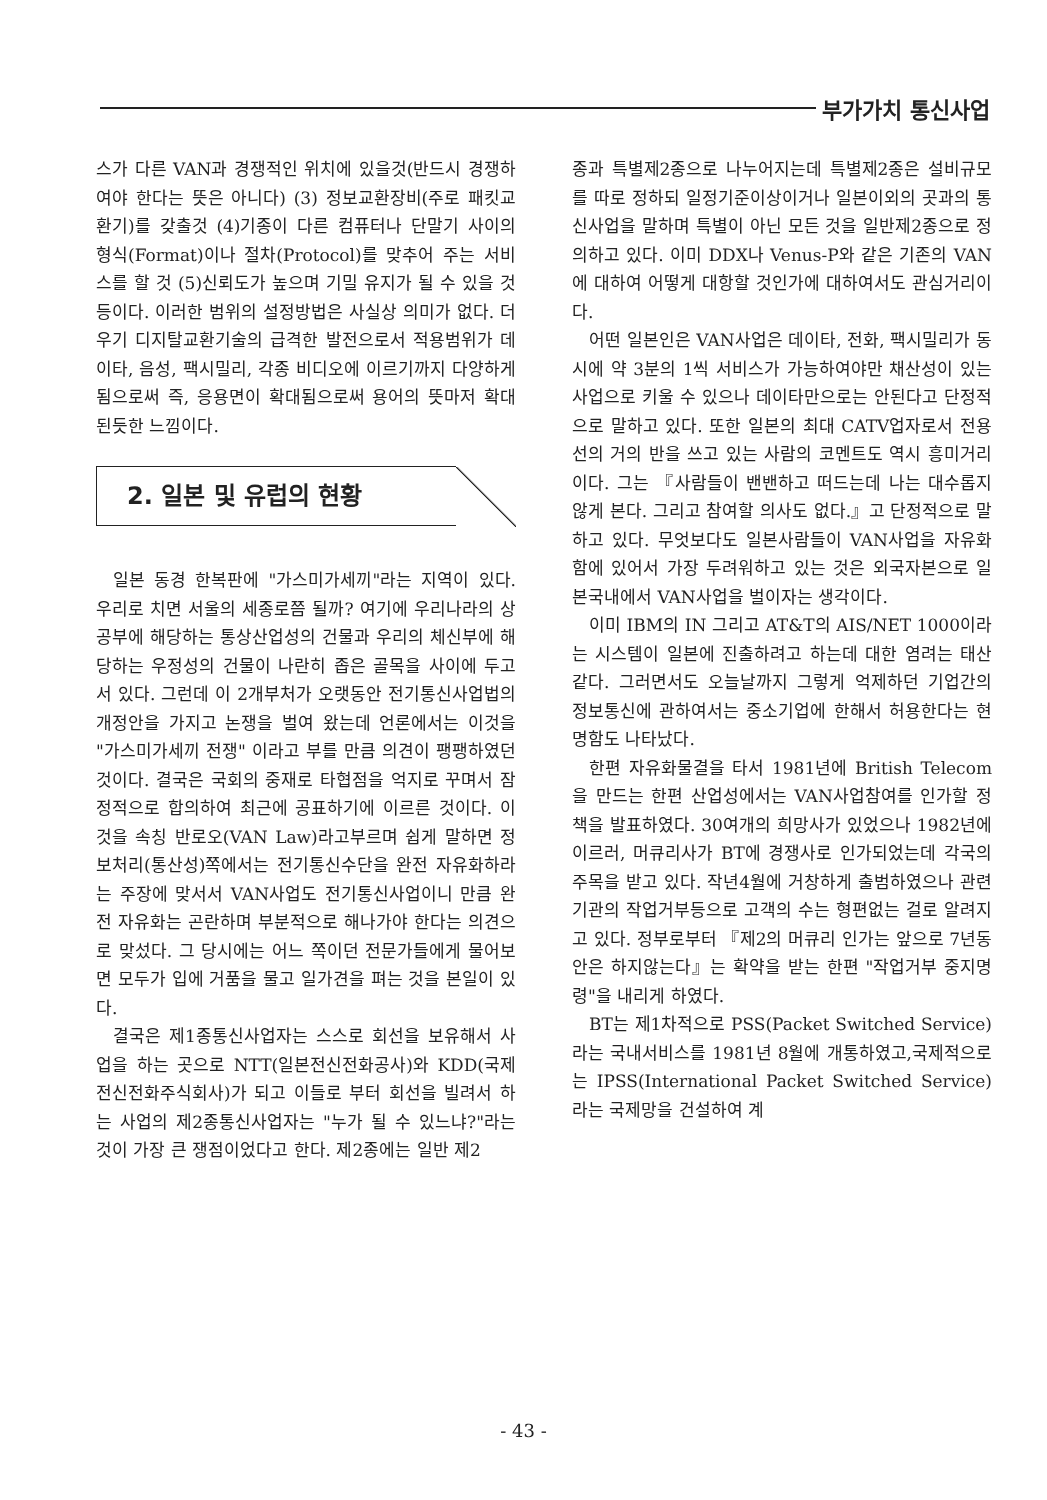부가가치 통신사업
스가 다른 VAN과 경쟁적인 위치에 있을것(반드시 경쟁하여야 한다는 뜻은 아니다) (3) 정보교환장비(주로 패킷교환기)를 갖출것 (4)기종이 다른 컴퓨터나 단말기 사이의 형식(Format)이나 절차(Protocol)를 맞추어 주는 서비스를 할 것 (5)신뢰도가 높으며 기밀 유지가 될 수 있을 것 등이다. 이러한 범위의 설정방법은 사실상 의미가 없다. 더우기 디지탈교환기술의 급격한 발전으로서 적용범위가 데이타, 음성, 팩시밀리, 각종 비디오에 이르기까지 다양하게 됨으로써 즉, 응용면이 확대됨으로써 용어의 뜻마저 확대된듯한 느낌이다.
2. 일본 및 유럽의 현황
일본 동경 한복판에 "가스미가세끼"라는 지역이 있다. 우리로 치면 서울의 세종로쯤 될까? 여기에 우리나라의 상공부에 해당하는 통상산업성의 건물과 우리의 체신부에 해당하는 우정성의 건물이 나란히 좁은 골목을 사이에 두고 서 있다. 그런데 이 2개부처가 오랫동안 전기통신사업법의 개정안을 가지고 논쟁을 벌여 왔는데 언론에서는 이것을 "가스미가세끼 전쟁" 이라고 부를 만큼 의견이 팽팽하였던 것이다. 결국은 국회의 중재로 타협점을 억지로 꾸며서 잠정적으로 합의하여 최근에 공표하기에 이르른 것이다. 이것을 속칭 반로오(VAN Law)라고부르며 쉽게 말하면 정보처리(통산성)쪽에서는 전기통신수단을 완전 자유화하라는 주장에 맞서서 VAN사업도 전기통신사업이니 만큼 완전 자유화는 곤란하며 부분적으로 해나가야 한다는 의견으로 맞섰다. 그 당시에는 어느 쪽이던 전문가들에게 물어보면 모두가 입에 거품을 물고 일가견을 펴는 것을 본일이 있다.
결국은 제1종통신사업자는 스스로 회선을 보유해서 사업을 하는 곳으로 NTT(일본전신전화공사)와 KDD(국제전신전화주식회사)가 되고 이들로 부터 회선을 빌려서 하는 사업의 제2종통신사업자는 "누가 될 수 있느냐?"라는 것이 가장 큰 쟁점이었다고 한다. 제2종에는 일반 제2
종과 특별제2종으로 나누어지는데 특별제2종은 설비규모를 따로 정하되 일정기준이상이거나 일본이외의 곳과의 통신사업을 말하며 특별이 아닌 모든 것을 일반제2종으로 정의하고 있다. 이미 DDX나 Venus-P와 같은 기존의 VAN에 대하여 어떻게 대항할 것인가에 대하여서도 관심거리이다.
어떤 일본인은 VAN사업은 데이타, 전화, 팩시밀리가 동시에 약 3분의 1씩 서비스가 가능하여야만 채산성이 있는 사업으로 키울 수 있으나 데이타만으로는 안된다고 단정적으로 말하고 있다. 또한 일본의 최대 CATV업자로서 전용선의 거의 반을 쓰고 있는 사람의 코멘트도 역시 흥미거리이다. 그는 『사람들이 밴밴하고 떠드는데 나는 대수롭지 않게 본다. 그리고 참여할 의사도 없다.』고 단정적으로 말하고 있다. 무엇보다도 일본사람들이 VAN사업을 자유화함에 있어서 가장 두려워하고 있는 것은 외국자본으로 일본국내에서 VAN사업을 벌이자는 생각이다.
이미 IBM의 IN 그리고 AT&T의 AIS/NET 1000이라는 시스템이 일본에 진출하려고 하는데 대한 염려는 태산같다. 그러면서도 오늘날까지 그렇게 억제하던 기업간의 정보통신에 관하여서는 중소기업에 한해서 허용한다는 현명함도 나타났다.
한편 자유화물결을 타서 1981년에 British Telecom을 만드는 한편 산업성에서는 VAN사업참여를 인가할 정책을 발표하였다. 30여개의 희망사가 있었으나 1982년에 이르러, 머큐리사가 BT에 경쟁사로 인가되었는데 각국의 주목을 받고 있다. 작년4월에 거창하게 출범하였으나 관련기관의 작업거부등으로 고객의 수는 형편없는 걸로 알려지고 있다. 정부로부터 『제2의 머큐리 인가는 앞으로 7년동안은 하지않는다』는 확약을 받는 한편 "작업거부 중지명령"을 내리게 하였다.
BT는 제1차적으로 PSS(Packet Switched Service)라는 국내서비스를 1981년 8월에 개통하였고,국제적으로는 IPSS(International Packet Switched Service)라는 국제망을 건설하여 계
- 43 -